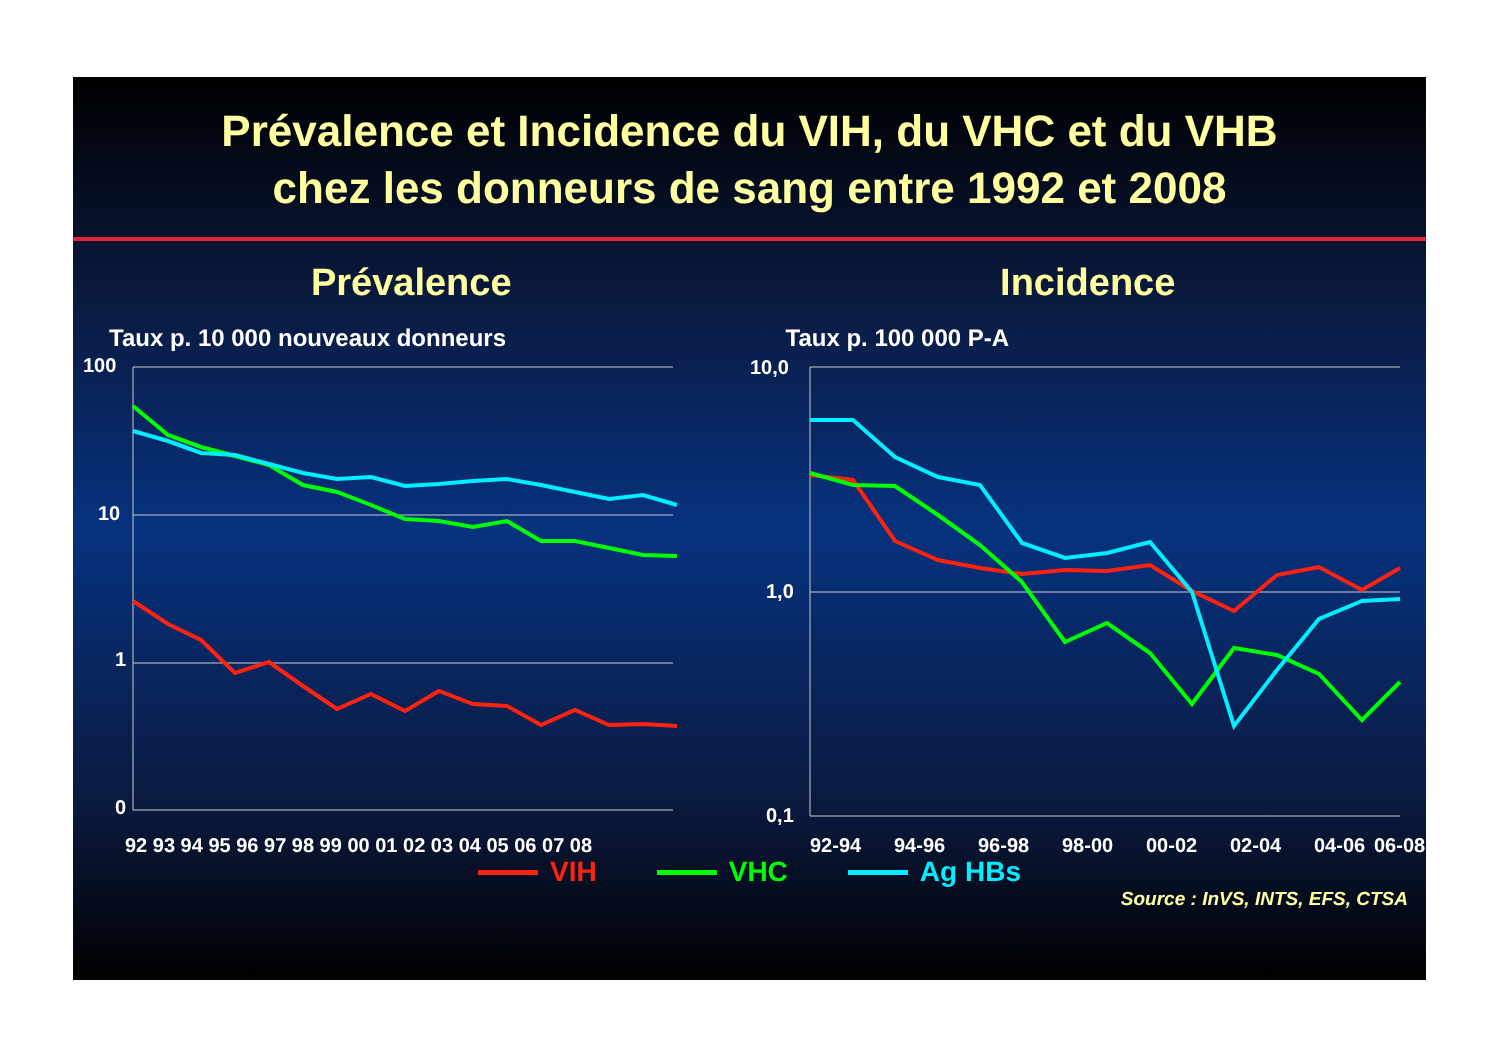Prévalence et Incidence du VIH, du VHC et du VHB
chez les donneurs de sang entre 1992 et 2008
Prévalence
Taux p. 10 000 nouveaux donneurs
100
10
1
0
92 93 94 95 96 97 98 99 00 01 02 03 04 05 06 07 08
Incidence
Taux p. 100 000 P-A
10,0
1,0
0,1
92-94
94-96
96-98
98-00
00-02
02-04
04-06
06-08
VIH VHC Ag HBs
Source : InVS, INTS, EFS, CTSA